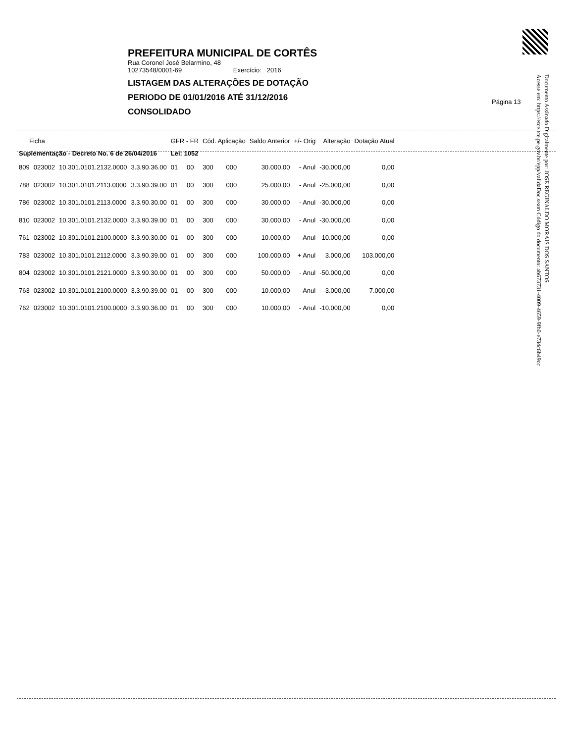PREFEITURA MUNICIPAL DE CORTÊS
Rua Coronel José Belarmino, 48
10273548/0001-69 Exercício: 2016
LISTAGEM DAS ALTERAÇÕES DE DOTAÇÃO
PERIODO DE 01/01/2016 ATÉ 31/12/2016
CONSOLIDADO
Página 13
Documento Assinado Digitalmente por: JOSE REGINALDO MORAIS DOS SANTOS
Acesse em: https://etce.tce.pe.gov.br/epp/validaDoc.seam Código do documento: ab673731-4009-4659-9fb0-e734c6b49cc
| Ficha | | | | GFR - FR | | Cód. Aplicação | | Saldo Anterior | +/- Orig | Alteração | Dotação Atual |
| --- | --- | --- | --- | --- | --- | --- | --- | --- | --- | --- | --- |
| Suplementação - Decreto No. 6 de 26/04/2016 | | | | Lei: 1052 | | | | | | | |
| 809 | 023002 | 10.301.0101.2132.0000 | 3.3.90.36.00 | 01 | 00 | 300 | 000 | 30.000,00 | - Anul | -30.000,00 | 0,00 |
| 788 | 023002 | 10.301.0101.2113.0000 | 3.3.90.39.00 | 01 | 00 | 300 | 000 | 25.000,00 | - Anul | -25.000,00 | 0,00 |
| 786 | 023002 | 10.301.0101.2113.0000 | 3.3.90.30.00 | 01 | 00 | 300 | 000 | 30.000,00 | - Anul | -30.000,00 | 0,00 |
| 810 | 023002 | 10.301.0101.2132.0000 | 3.3.90.39.00 | 01 | 00 | 300 | 000 | 30.000,00 | - Anul | -30.000,00 | 0,00 |
| 761 | 023002 | 10.301.0101.2100.0000 | 3.3.90.30.00 | 01 | 00 | 300 | 000 | 10.000,00 | - Anul | -10.000,00 | 0,00 |
| 783 | 023002 | 10.301.0101.2112.0000 | 3.3.90.39.00 | 01 | 00 | 300 | 000 | 100.000,00 | + Anul | 3.000,00 | 103.000,00 |
| 804 | 023002 | 10.301.0101.2121.0000 | 3.3.90.30.00 | 01 | 00 | 300 | 000 | 50.000,00 | - Anul | -50.000,00 | 0,00 |
| 763 | 023002 | 10.301.0101.2100.0000 | 3.3.90.39.00 | 01 | 00 | 300 | 000 | 10.000,00 | - Anul | -3.000,00 | 7.000,00 |
| 762 | 023002 | 10.301.0101.2100.0000 | 3.3.90.36.00 | 01 | 00 | 300 | 000 | 10.000,00 | - Anul | -10.000,00 | 0,00 |